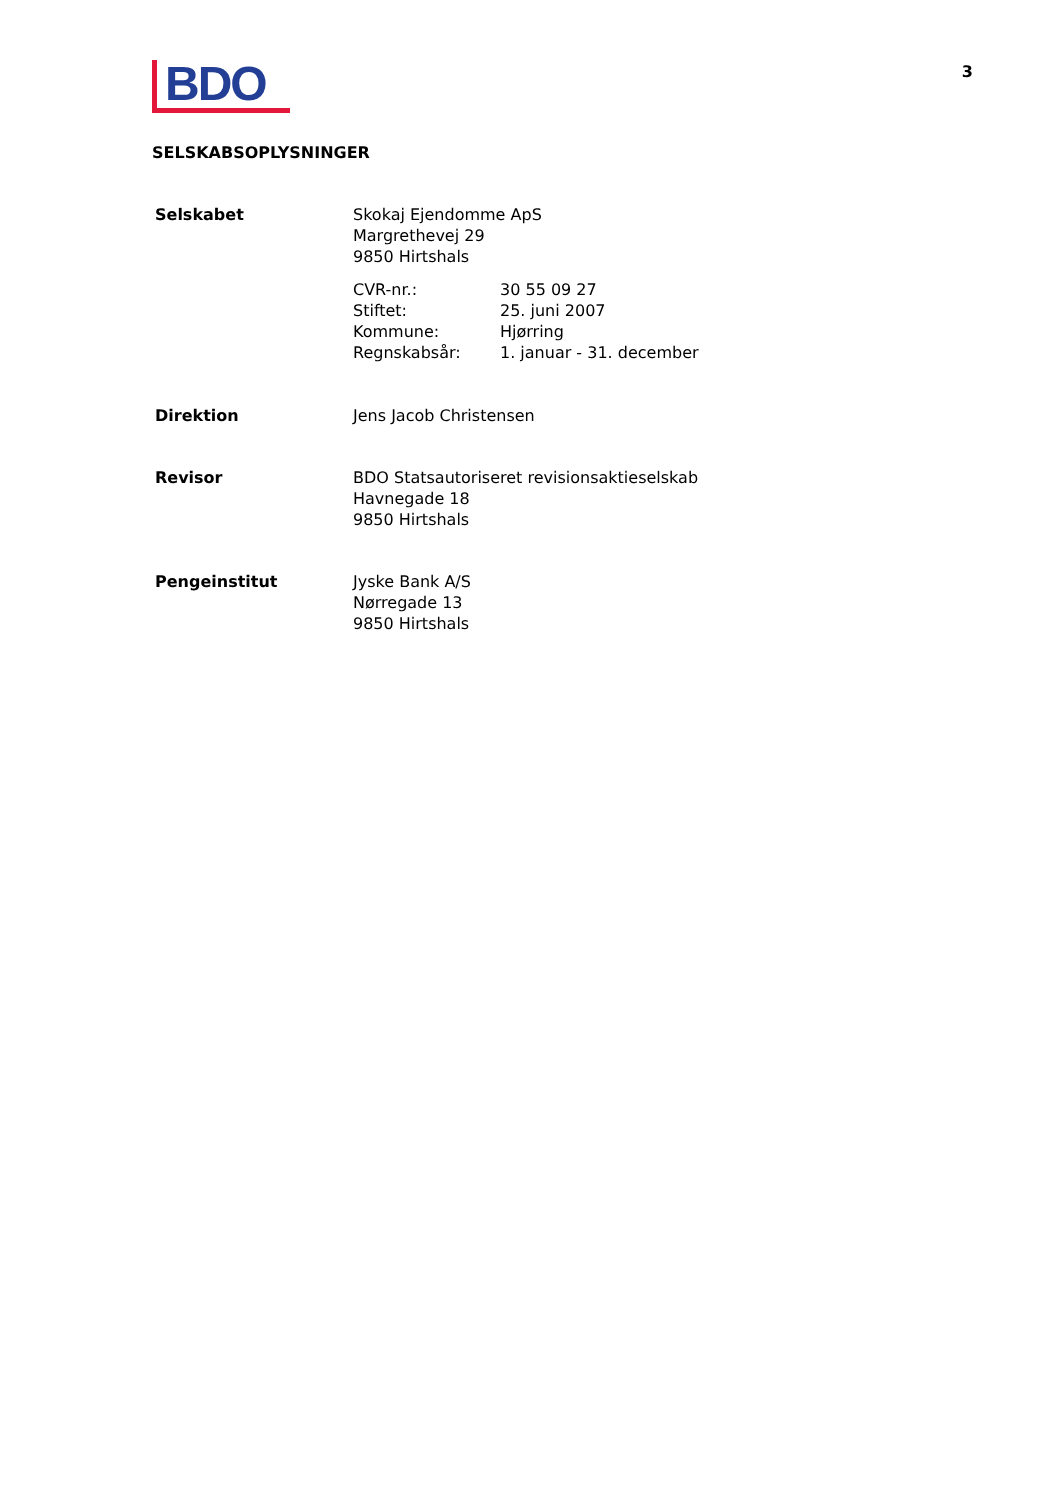BDO
3
SELSKABSOPLYSNINGER
Selskabet Skokaj Ejendomme ApS
Margrethevej 29
9850 Hirtshals
CVR-nr.: 30 55 09 27 Stiftet: 25. juni 2007 Kommune: Hjørring Regnskabsår: 1. januar - 31. december
Direktion Jens Jacob Christensen
Revisor BDO Statsautoriseret revisionsaktieselskab
Havnegade 18
9850 Hirtshals
Pengeinstitut Jyske Bank A/S
Nørregade 13
9850 Hirtshals